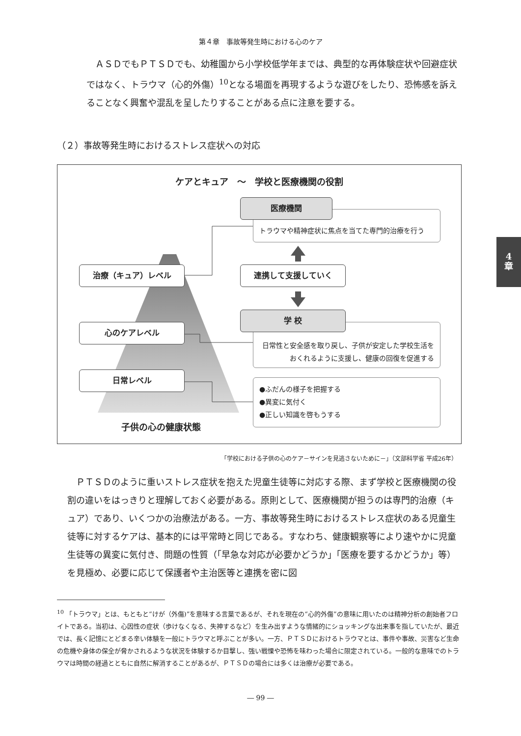第４章　事故等発生時における心のケア
ＡＳＤでもＰＴＳＤでも、幼稚園から小学校低学年までは、典型的な再体験症状や回避症状ではなく、トラウマ（心的外傷）<sup>10</sup>となる場面を再現するような遊びをしたり、恐怖感を訴えることなく興奮や混乱を呈したりすることがある点に注意を要する。
（２）事故等発生時におけるストレス症状への対応
4
章
ケアとキュア　～　学校と医療機関の役割
トラウマや精神症状に焦点を当てた専門的治療を行う
医療機関
治療（キュア）レベル 連携して支援していく
日常性と安全感を取り戻し、子供が安定した学校生活をおくれるように支援し、健康の回復を促進する
学 校
心のケアレベル
日常レベル
●ふだんの様子を把握する
●異変に気付く
●正しい知識を啓もうする
子供の心の健康状態
「学校における子供の心のケア－サインを見逃さないために－」（文部科学省 平成26年）
ＰＴＳＤのように重いストレス症状を抱えた児童生徒等に対応する際、まず学校と医療機関の役割の違いをはっきりと理解しておく必要がある。原則として、医療機関が担うのは専門的治療（キュア）であり、いくつかの治療法がある。一方、事故等発生時におけるストレス症状のある児童生徒等に対するケアは、基本的には平常時と同じである。すなわち、健康観察等により速やかに児童生徒等の異変に気付き、問題の性質（「早急な対応が必要かどうか」「医療を要するかどうか」等）を見極め、必要に応じて保護者や主治医等と連携を密に図
<sup>10</sup> 「トラウマ」とは、もともと“けが（外傷)”を意味する言葉であるが、それを現在の“心的外傷”の意味に用いたのは精神分析の創始者フロイトである。当初は、心因性の症状（歩けなくなる、失神するなど）を生み出すような情緒的にショッキングな出来事を指していたが、最近では、長く記憶にとどまる辛い体験を一般にトラウマと呼ぶことが多い。一方、ＰＴＳＤにおけるトラウマとは、事件や事故、災害など生命の危機や身体の保全が脅かされるような状況を体験するか目撃し、強い戦慄や恐怖を味わった場合に限定されている。一般的な意味でのトラウマは時間の経過とともに自然に解消することがあるが、ＰＴＳＤの場合には多くは治療が必要である。
― 99 ―